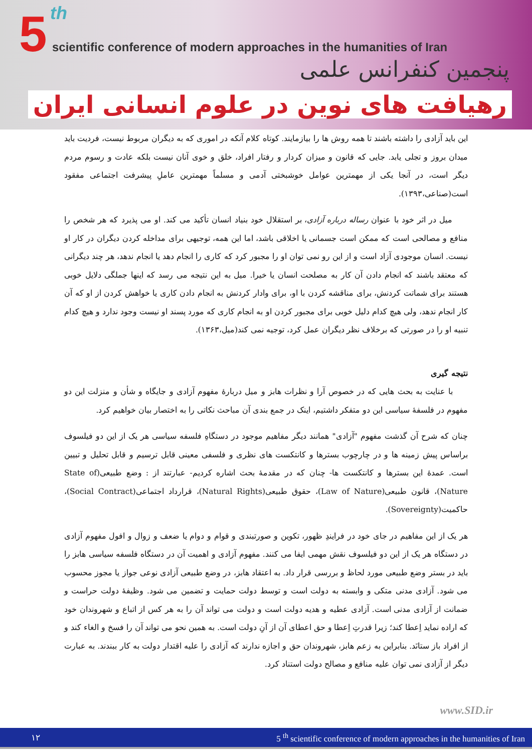5 th
scientific conference of modern approaches in the humanities of Iran
پنجمین کنفرانس علمی
رهیافت های نوین در علوم انسانی ایران
این باید آزادی را داشته باشند تا همه روش ها را بیازمایند. کوتاه کلام آنکه در اموری که به دیگران مربوط نیست، فردیت باید میدان بروز و تجلی یابد. جایی که قانون و میزان کردار و رفتار افراد، خلق و خوی آنان نیست بلکه عادت و رسوم مردم دیگر است، در آنجا یکی از مهمترین عوامل خوشبختی آدمی و مسلماً مهمترین عاملِ پیشرفت اجتماعی مفقود است(صناعی،۱۳۹۳).
میل در اثر خود با عنوان رساله درباره آزادی، بر استقلال خود بنیاد انسان تأکید می کند. او می پذیرد که هر شخص را منافع و مصالحی است که ممکن است جسمانی یا اخلاقی باشد، اما این همه، توجیهی برای مداخله کردن دیگران در کار او نیست. انسان موجودی آزاد است و از این رو نمی توان او را مجبور کرد که کاری را انجام دهد یا انجام ندهد، هر چند دیگرانی که معتقد باشند که انجام دادن آن کار به مصلحت انسان یا خیرا. میل به این نتیجه می رسد که اینها جملگی دلایل خوبی هستند برای شماتت کردنش، برای مناقشه کردن با او، برای وادار کردنش به انجام دادن کاری یا خواهش کردن از او که آن کار انجام ندهد، ولی هیچ کدام دلیل خوبی برای مجبور کردن او به انجام کاری که مورد پسند او نیست وجود ندارد و هیچ کدام تنبیه او را در صورتی که برخلاف نظر دیگران عمل کرد، توجیه نمی کند(میل،۱۳۶۳).
نتیجه گیری
با عنایت به بحث هایی که در خصوص آرا و نظرات هابز و میل دربارۀ مفهوم آزادی و جایگاه و شأن و منزلت این دو مفهوم در فلسفۀ سیاسی این دو متفکر داشتیم، اینک در جمع بندی آن مباحث نکاتی را به اختصار بیان خواهیم کرد.
چنان که شرح آن گذشت مفهوم "آزادی" همانند دیگر مفاهیم موجود در دستگاهِ فلسفه سیاسی هر یک از این دو فیلسوف براساس پیش زمینه ها و در چارچوب بسترها و کانتکست های نظری و فلسفی معینی قابل ترسیم و قابل تحلیل و تبیین است. عمدۀ این بسترها و کانتکست ها- چنان که در مقدمۀ بحث اشاره کردیم- عبارتند از : وضع طبیعی(State of Nature)، قانون طبیعی(Law of Nature)، حقوق طبیعی(Natural Rights)، قرارداد اجتماعی(Social Contract)، حاکمیت(Sovereignty).
هر یک از این مفاهیم در جای خود در فرایندِ ظهور، تکوین و صورتبندی و قوام و دوام یا ضعف و زوال و افول مفهوم آزادی در دستگاه هر یک از این دو فیلسوف نقش مهمی ایفا می کنند. مفهوم آزادی و اهمیت آن در دستگاه فلسفه سیاسی هابز را باید در بستر وضع طبیعی مورد لحاظ و بررسی قرار داد. به اعتقاد هابز، در وضع طبیعی آزادی نوعی جواز یا مجوز محسوب می شود. آزادی مدنی متکی و وابسته به دولت است و توسط دولت حمایت و تضمین می شود. وظیفۀ دولت حراست و ضمانت از آزادی مدنی است. آزادی عطیه و هدیه دولت است و دولت می تواند آن را به هر کس از اتباع و شهروندان خود که اراده نماید اِعطا کند؛ زیرا قدرتِ اِعطا و حق اعطای آن از آنِ دولت است. به همین نحو می تواند آن را فسخ و الغاء کند و از افراد باز ستانَد. بنابراین به زعم هابز، شهروندان حق و اجازه ندارند که آزادی را علیه اقتدار دولت به کار ببندند. به عبارت دیگر از آزادی نمی توان علیه منافع و مصالح دولت استناد کرد.
www.SID.ir
۱۲ 5 <sup>th</sup> scientific conference of modern approaches in the humanities of Iran